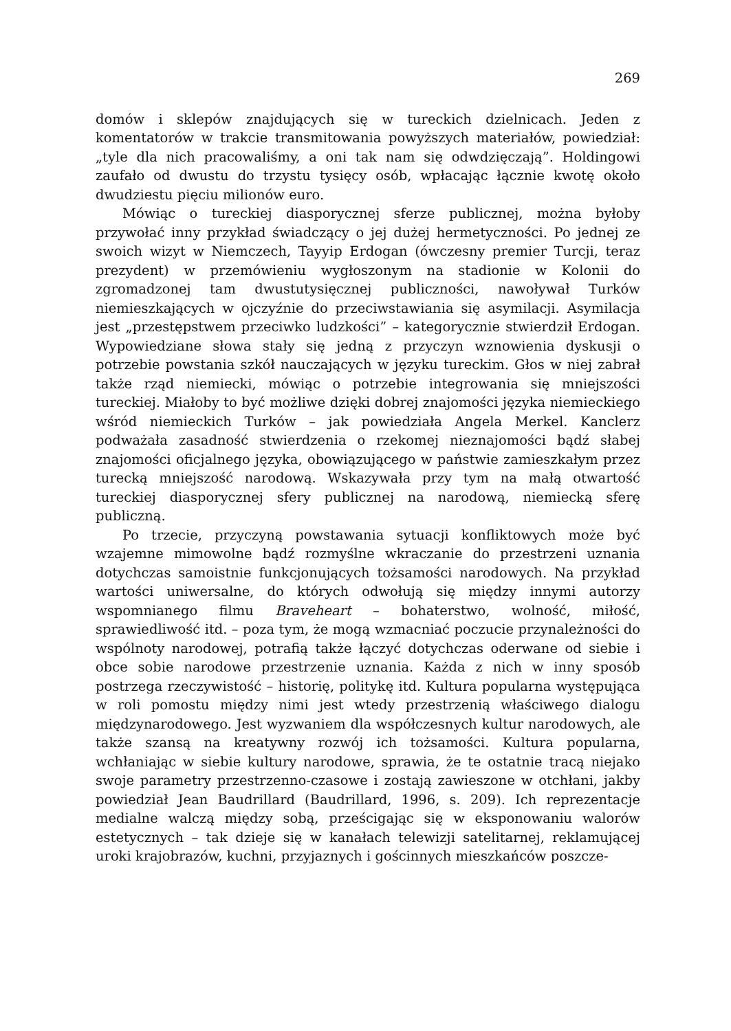269
domów i sklepów znajdujących się w tureckich dzielnicach. Jeden z komentatorów w trakcie transmitowania powyższych materiałów, powiedział: „tyle dla nich pracowaliśmy, a oni tak nam się odwdzięczają”. Holdingowi zaufało od dwustu do trzystu tysięcy osób, wpłacając łącznie kwotę około dwudziestu pięciu milionów euro.
Mówiąc o tureckiej diasporycznej sferze publicznej, można byłoby przywołać inny przykład świadczący o jej dużej hermetyczności. Po jednej ze swoich wizyt w Niemczech, Tayyip Erdogan (ówczesny premier Turcji, teraz prezydent) w przemówieniu wygłoszonym na stadionie w Kolonii do zgromadzonej tam dwustutysięcznej publiczności, nawoływał Turków niemieszkających w ojczyźnie do przeciwstawiania się asymilacji. Asymilacja jest „przestępstwem przeciwko ludzkości” – kategorycznie stwierdził Erdogan. Wypowiedziane słowa stały się jedną z przyczyn wznowienia dyskusji o potrzebie powstania szkół nauczających w języku tureckim. Głos w niej zabrał także rząd niemiecki, mówiąc o potrzebie integrowania się mniejszości tureckiej. Miałoby to być możliwe dzięki dobrej znajomości języka niemieckiego wśród niemieckich Turków – jak powiedziała Angela Merkel. Kanclerz podważała zasadność stwierdzenia o rzekomej nieznajomości bądź słabej znajomości oficjalnego języka, obowiązującego w państwie zamieszkałym przez turecką mniejszość narodową. Wskazywała przy tym na małą otwartość tureckiej diasporycznej sfery publicznej na narodową, niemiecką sferę publiczną.
Po trzecie, przyczyną powstawania sytuacji konfliktowych może być wzajemne mimowolne bądź rozmyślne wkraczanie do przestrzeni uznania dotychczas samoistnie funkcjonujących tożsamości narodowych. Na przykład wartości uniwersalne, do których odwołują się między innymi autorzy wspomnianego filmu Braveheart – bohaterstwo, wolność, miłość, sprawiedliwość itd. – poza tym, że mogą wzmacniać poczucie przynależności do wspólnoty narodowej, potrafią także łączyć dotychczas oderwane od siebie i obce sobie narodowe przestrzenie uznania. Każda z nich w inny sposób postrzega rzeczywistość – historię, politykę itd. Kultura popularna występująca w roli pomostu między nimi jest wtedy przestrzenią właściwego dialogu międzynarodowego. Jest wyzwaniem dla współczesnych kultur narodowych, ale także szansą na kreatywny rozwój ich tożsamości. Kultura popularna, wchłaniając w siebie kultury narodowe, sprawia, że te ostatnie tracą niejako swoje parametry przestrzenno-czasowe i zostają zawieszone w otchłani, jakby powiedział Jean Baudrillard (Baudrillard, 1996, s. 209). Ich reprezentacje medialne walczą między sobą, prześcigając się w eksponowaniu walorów estetycznych – tak dzieje się w kanałach telewizji satelitarnej, reklamującej uroki krajobrazów, kuchni, przyjaznych i gościnnych mieszkańców poszcze-